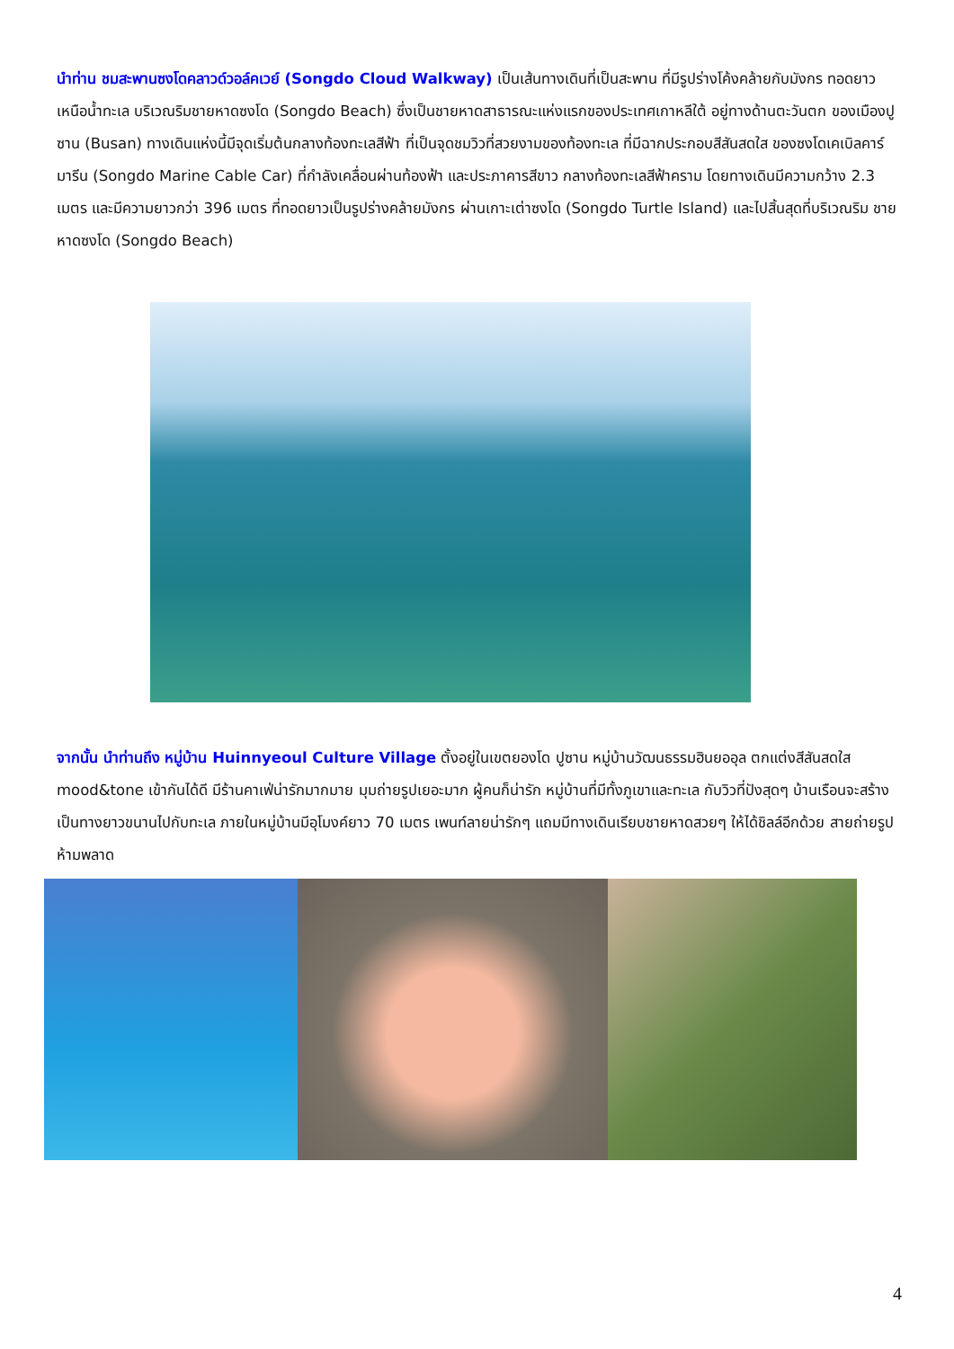นำท่าน ชมสะพานซงโดคลาวด์วอล์คเวย์ (Songdo Cloud Walkway) เป็นเส้นทางเดินที่เป็นสะพาน ที่มีรูปร่างโค้งคล้ายกับมังกร ทอดยาวเหนือน้ำทะเล บริเวณริมชายหาดซงโด (Songdo Beach) ซึ่งเป็นชายหาดสาธารณะแห่งแรกของประเทศเกาหลีใต้ อยู่ทางด้านตะวันตก ของเมืองปูซาน (Busan) ทางเดินแห่งนี้มีจุดเริ่มต้นกลางท้องทะเลสีฟ้า ที่เป็นจุดชมวิวที่สวยงามของท้องทะเล ที่มีฉากประกอบสีสันสดใส ของซงโดเคเบิลคาร์มารีน (Songdo Marine Cable Car) ที่กำลังเคลื่อนผ่านท้องฟ้า และประภาคารสีขาว กลางท้องทะเลสีฟ้าคราม โดยทางเดินมีความกว้าง 2.3 เมตร และมีความยาวกว่า 396 เมตร ที่ทอดยาวเป็นรูปร่างคล้ายมังกร ผ่านเกาะเต่าซงโด (Songdo Turtle Island) และไปสิ้นสุดที่บริเวณริม ชายหาดซงโด (Songdo Beach)
จากนั้น นำท่านถึง หมู่บ้าน Huinnyeoul Culture Village ตั้งอยู่ในเขตยองโด ปูซาน หมู่บ้านวัฒนธรรมฮินยออุล ตกแต่งสีสันสดใส mood&tone เข้ากันได้ดี มีร้านคาเฟ่น่ารักมากมาย มุมถ่ายรูปเยอะมาก ผู้คนก็น่ารัก หมู่บ้านที่มีทั้งภูเขาและทะเล กับวิวที่ปังสุดๆ บ้านเรือนจะสร้างเป็นทางยาวขนานไปกับทะเล ภายในหมู่บ้านมีอุโมงค์ยาว 70 เมตร เพนท์ลายน่ารักๆ แถมมีทางเดินเรียบชายหาดสวยๆ ให้ได้ชิลล์อีกด้วย สายถ่ายรูปห้ามพลาด
4